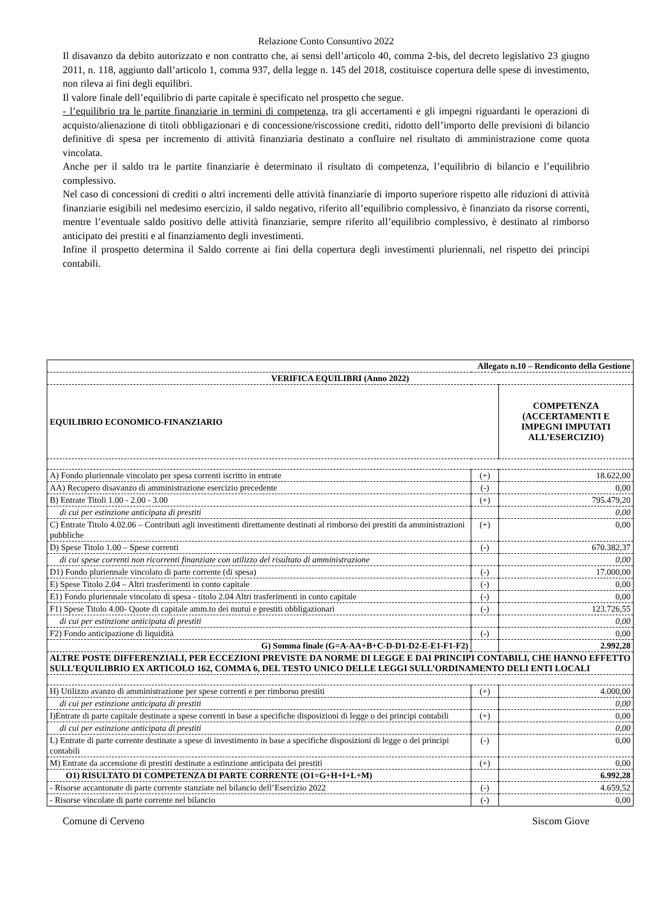Relazione Conto Consuntivo 2022
Il disavanzo da debito autorizzato e non contratto che, ai sensi dell’articolo 40, comma 2-bis, del decreto legislativo 23 giugno 2011, n. 118, aggiunto dall’articolo 1, comma 937, della legge n. 145 del 2018, costituisce copertura delle spese di investimento, non rileva ai fini degli equilibri.
Il valore finale dell’equilibrio di parte capitale è specificato nel prospetto che segue.
- l’equilibrio tra le partite finanziarie in termini di competenza, tra gli accertamenti e gli impegni riguardanti le operazioni di acquisto/alienazione di titoli obbligazionari e di concessione/riscossione crediti, ridotto dell’importo delle previsioni di bilancio definitive di spesa per incremento di attività finanziaria destinato a confluire nel risultato di amministrazione come quota vincolata.
Anche per il saldo tra le partite finanziarie è determinato il risultato di competenza, l’equilibrio di bilancio e l’equilibrio complessivo.
Nel caso di concessioni di crediti o altri incrementi delle attività finanziarie di importo superiore rispetto alle riduzioni di attività finanziarie esigibili nel medesimo esercizio, il saldo negativo, riferito all’equilibrio complessivo, è finanziato da risorse correnti, mentre l’eventuale saldo positivo delle attività finanziarie, sempre riferito all’equilibrio complessivo, è destinato al rimborso anticipato dei prestiti e al finanziamento degli investimenti.
Infine il prospetto determina il Saldo corrente ai fini della copertura degli investimenti pluriennali, nel rispetto dei principi contabili.
| Allegato n.10 – Rendiconto della Gestione | | |
| VERIFICA EQUILIBRI (Anno 2022) | | |
| EQUILIBRIO ECONOMICO-FINANZIARIO | | COMPETENZA (ACCERTAMENTI E IMPEGNI IMPUTATI ALL’ESERCIZIO) |
| A) Fondo pluriennale vincolato per spesa correnti iscritto in entrate | (+) | 18.622,00 |
| AA) Recupero disavanzo di amministrazione esercizio precedente | (-) | 0,00 |
| B) Entrate Titoli 1.00 - 2.00 - 3.00 | (+) | 795.479,20 |
| di cui per estinzione anticipata di prestiti | | 0,00 |
| C) Entrate Titolo 4.02.06 – Contributi agli investimenti direttamente destinati al rimborso dei prestiti da amministrazioni pubbliche | (+) | 0,00 |
| D) Spese Titolo 1.00 – Spese correnti | (-) | 670.382,37 |
| di cui spese correnti non ricorrenti finanziate con utilizzo del risultato di amministrazione | | 0,00 |
| D1) Fondo pluriennale vincolato di parte corrente (di spesa) | (-) | 17.000,00 |
| E) Spese Titolo 2.04 – Altri trasferimenti in conto capitale | (-) | 0,00 |
| E1) Fondo pluriennale vincolato di spesa - titolo 2.04 Altri trasferimenti in conto capitale | (-) | 0,00 |
| F1) Spese Titolo 4.00- Quote di capitale amm.to dei mutui e prestiti obbligazionari | (-) | 123.726,55 |
| di cui per estinzione anticipata di prestiti | | 0,00 |
| F2) Fondo anticipazione di liquidità | (-) | 0,00 |
| G) Somma finale (G=A-AA+B+C-D-D1-D2-E-E1-F1-F2) | | 2.992,28 |
| ALTRE POSTE DIFFERENZIALI, PER ECCEZIONI PREVISTE DA NORME DI LEGGE E DAI PRINCIPI CONTABILI, CHE HANNO EFFETTO SULL’EQUILIBRIO EX ARTICOLO 162, COMMA 6, DEL TESTO UNICO DELLE LEGGI SULL’ORDINAMENTO DELI ENTI LOCALI | | |
| H) Utilizzo avanzo di amministrazione per spese correnti e per rimborso prestiti | (+) | 4.000,00 |
| di cui per estinzione anticipata di prestiti | | 0,00 |
| I)Entrate di parte capitale destinate a spese correnti in base a specifiche disposizioni di legge o dei principi contabili | (+) | 0,00 |
| di cui per estinzione anticipata di prestiti | | 0,00 |
| L) Entrate di parte corrente destinate a spese di investimento in base a specifiche disposizioni di legge o dei principi contabili | (-) | 0,00 |
| M) Entrate da accensione di prestiti destinate a estinzione anticipata dei prestiti | (+) | 0,00 |
| O1) RISULTATO DI COMPETENZA DI PARTE CORRENTE (O1=G+H+I+L+M) | | 6.992,28 |
| - Risorse accantonate di parte corrente stanziate nel bilancio dell’Esercizio 2022 | (-) | 4.659,52 |
| - Risorse vincolate di parte corrente nel bilancio | (-) | 0,00 |
Comune di Cerveno Siscom Giove